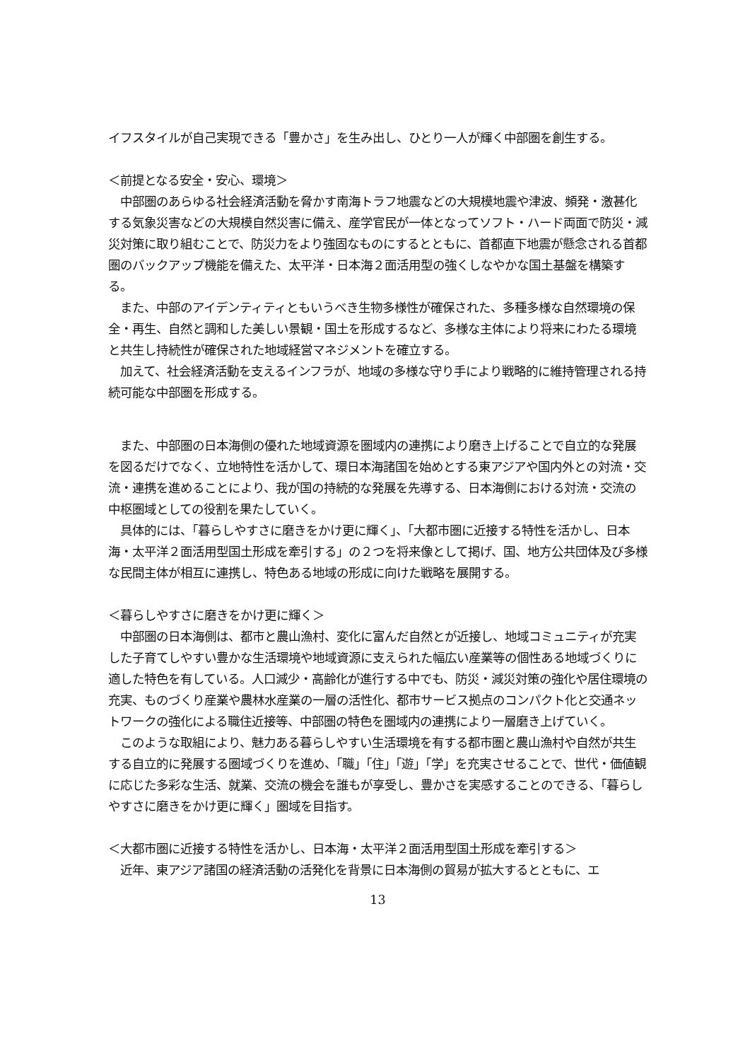イフスタイルが自己実現できる「豊かさ」を生み出し、ひとり一人が輝く中部圏を創生する。
＜前提となる安全・安心、環境＞
　中部圏のあらゆる社会経済活動を脅かす南海トラフ地震などの大規模地震や津波、頻発・激甚化する気象災害などの大規模自然災害に備え、産学官民が一体となってソフト・ハード両面で防災・減災対策に取り組むことで、防災力をより強固なものにするとともに、首都直下地震が懸念される首都圏のバックアップ機能を備えた、太平洋・日本海２面活用型の強くしなやかな国土基盤を構築する。
　また、中部のアイデンティティともいうべき生物多様性が確保された、多種多様な自然環境の保全・再生、自然と調和した美しい景観・国土を形成するなど、多様な主体により将来にわたる環境と共生し持続性が確保された地域経営マネジメントを確立する。
　加えて、社会経済活動を支えるインフラが、地域の多様な守り手により戦略的に維持管理される持続可能な中部圏を形成する。
　また、中部圏の日本海側の優れた地域資源を圏域内の連携により磨き上げることで自立的な発展を図るだけでなく、立地特性を活かして、環日本海諸国を始めとする東アジアや国内外との対流・交流・連携を進めることにより、我が国の持続的な発展を先導する、日本海側における対流・交流の中枢圏域としての役割を果たしていく。
　具体的には、「暮らしやすさに磨きをかけ更に輝く」、「大都市圏に近接する特性を活かし、日本海・太平洋２面活用型国土形成を牽引する」の２つを将来像として掲げ、国、地方公共団体及び多様な民間主体が相互に連携し、特色ある地域の形成に向けた戦略を展開する。
＜暮らしやすさに磨きをかけ更に輝く＞
　中部圏の日本海側は、都市と農山漁村、変化に富んだ自然とが近接し、地域コミュニティが充実した子育てしやすい豊かな生活環境や地域資源に支えられた幅広い産業等の個性ある地域づくりに適した特色を有している。人口減少・高齢化が進行する中でも、防災・減災対策の強化や居住環境の充実、ものづくり産業や農林水産業の一層の活性化、都市サービス拠点のコンパクト化と交通ネットワークの強化による職住近接等、中部圏の特色を圏域内の連携により一層磨き上げていく。
　このような取組により、魅力ある暮らしやすい生活環境を有する都市圏と農山漁村や自然が共生する自立的に発展する圏域づくりを進め、「職」「住」「遊」「学」を充実させることで、世代・価値観に応じた多彩な生活、就業、交流の機会を誰もが享受し、豊かさを実感することのできる、「暮らしやすさに磨きをかけ更に輝く」圏域を目指す。
＜大都市圏に近接する特性を活かし、日本海・太平洋２面活用型国土形成を牽引する＞
　近年、東アジア諸国の経済活動の活発化を背景に日本海側の貿易が拡大するとともに、エ
13